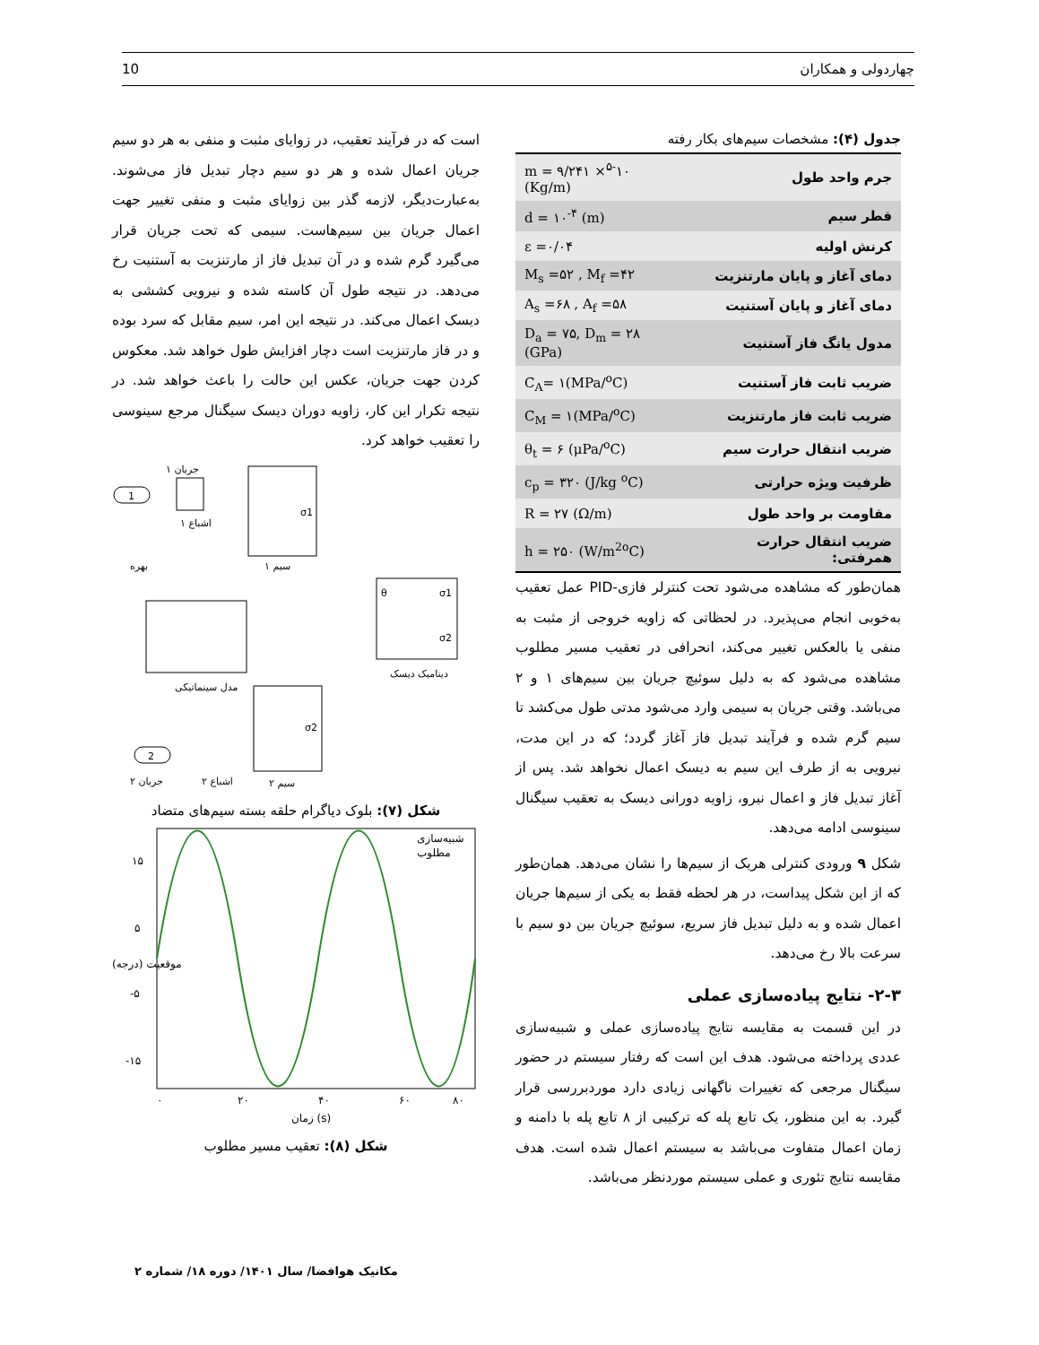10 چهاردولی و همکاران
است که در فرآیند تعقیب، در زوایای مثبت و منفی به هر دو سیم جریان اعمال شده و هر دو سیم دچار تبدیل فاز می‌شوند. به‌عبارت‌دیگر، لازمه گذر بین زوایای مثبت و منفی تغییر جهت اعمال جریان بین سیم‌هاست. سیمی که تحت جریان قرار می‌گیرد گرم شده و در آن تبدیل فاز از مارتنزیت به آستنیت رخ می‌دهد. در نتیجه طول آن کاسته شده و نیرویی کششی به دیسک اعمال می‌کند. در نتیجه این امر، سیم مقابل که سرد بوده و در فاز مارتنزیت است دچار افزایش طول خواهد شد. معکوس کردن جهت جریان، عکس این حالت را باعث خواهد شد. در نتیجه تکرار این کار، زاویه دوران دیسک سیگنال مرجع سینوسی را تعقیب خواهد کرد.
جریان ۱
1
σ1
اشباع ۱
بهره
سیم ۱
θ
σ1
σ2
دینامیک دیسک
مدل سینماتیکی
σ2
2
جریان ۲
اشباع ۲
سیم ۲
شکل (۷): بلوک دیاگرام حلقه بسته سیم‌های متضاد
۱۵
۵
-۵
-۱۵
۰
۲۰
۴۰
۶۰
۸۰
زمان (s)
شبیه‌سازی
مطلوب
موقعیت (درجه)
شکل (۸): تعقیب مسیر مطلوب
جدول (۴): مشخصات سیم‌های بکار رفته
| جرم واحد طول | m = ۹/۲۴۱ ×<sup>۵-</sup>۱۰ (Kg/m) |
| قطر سیم | d = ۱۰<sup>-۴</sup> (m) |
| کرنش اولیه | ε =۰/۰۴ |
| دمای آغاز و پایان مارتنزیت | M<sub>s</sub> =۵۲ , M<sub>f</sub> =۴۲ |
| دمای آغاز و پایان آستنیت | A<sub>s</sub> =۶۸ , A<sub>f</sub> =۵۸ |
| مدول یانگ فاز آستنیت | D<sub>a</sub> = ۷۵, D<sub>m</sub> = ۲۸ (GPa) |
| ضریب ثابت فاز آستنیت | C<sub>A</sub>= ۱(MPa/<sup>o</sup>C) |
| ضریب ثابت فاز مارتنزیت | C<sub>M</sub> = ۱(MPa/<sup>o</sup>C) |
| ضریب انتقال حرارت سیم | θ<sub>t</sub> = ۶ (μPa/<sup>o</sup>C) |
| ظرفیت ویژه حرارتی | c<sub>p</sub> = ۳۲۰ (J/kg <sup>o</sup>C) |
| مقاومت بر واحد طول | R = ۲۷ (Ω/m) |
| ضریب انتقال حرارت همرفتی: | h = ۲۵۰ (W/m<sup>2o</sup>C) |
همان‌طور که مشاهده می‌شود تحت کنترلر فازی-PID عمل تعقیب به‌خوبی انجام می‌پذیرد. در لحظاتی که زاویه خروجی از مثبت به منفی یا بالعکس تغییر می‌کند، انحرافی در تعقیب مسیر مطلوب مشاهده می‌شود که به دلیل سوئیچ جریان بین سیم‌های ۱ و ۲ می‌باشد. وقتی جریان به سیمی وارد می‌شود مدتی طول می‌کشد تا سیم گرم شده و فرآیند تبدیل فاز آغاز گردد؛ که در این مدت، نیرویی به از طرف این سیم به دیسک اعمال نخواهد شد. پس از آغاز تبدیل فاز و اعمال نیرو، زاویه دورانی دیسک به تعقیب سیگنال سینوسی ادامه می‌دهد.
شکل ۹ ورودی کنترلی هریک از سیم‌ها را نشان می‌دهد. همان‌طور که از این شکل پیداست، در هر لحظه فقط به یکی از سیم‌ها جریان اعمال شده و به دلیل تبدیل فاز سریع، سوئیچ جریان بین دو سیم با سرعت بالا رخ می‌دهد.
۲-۳- نتایج پیاده‌سازی عملی
در این قسمت به مقایسه نتایج پیاده‌سازی عملی و شبیه‌سازی عددی پرداخته می‌شود. هدف این است که رفتار سیستم در حضور سیگنال مرجعی که تغییرات ناگهانی زیادی دارد موردبررسی قرار گیرد. به این منظور، یک تابع پله که ترکیبی از ۸ تابع پله با دامنه و زمان اعمال متفاوت می‌باشد به سیستم اعمال شده است. هدف مقایسه نتایج تئوری و عملی سیستم موردنظر می‌باشد.
مکانیک هوافضا/ سال ۱۴۰۱/ دوره ۱۸/ شماره ۲